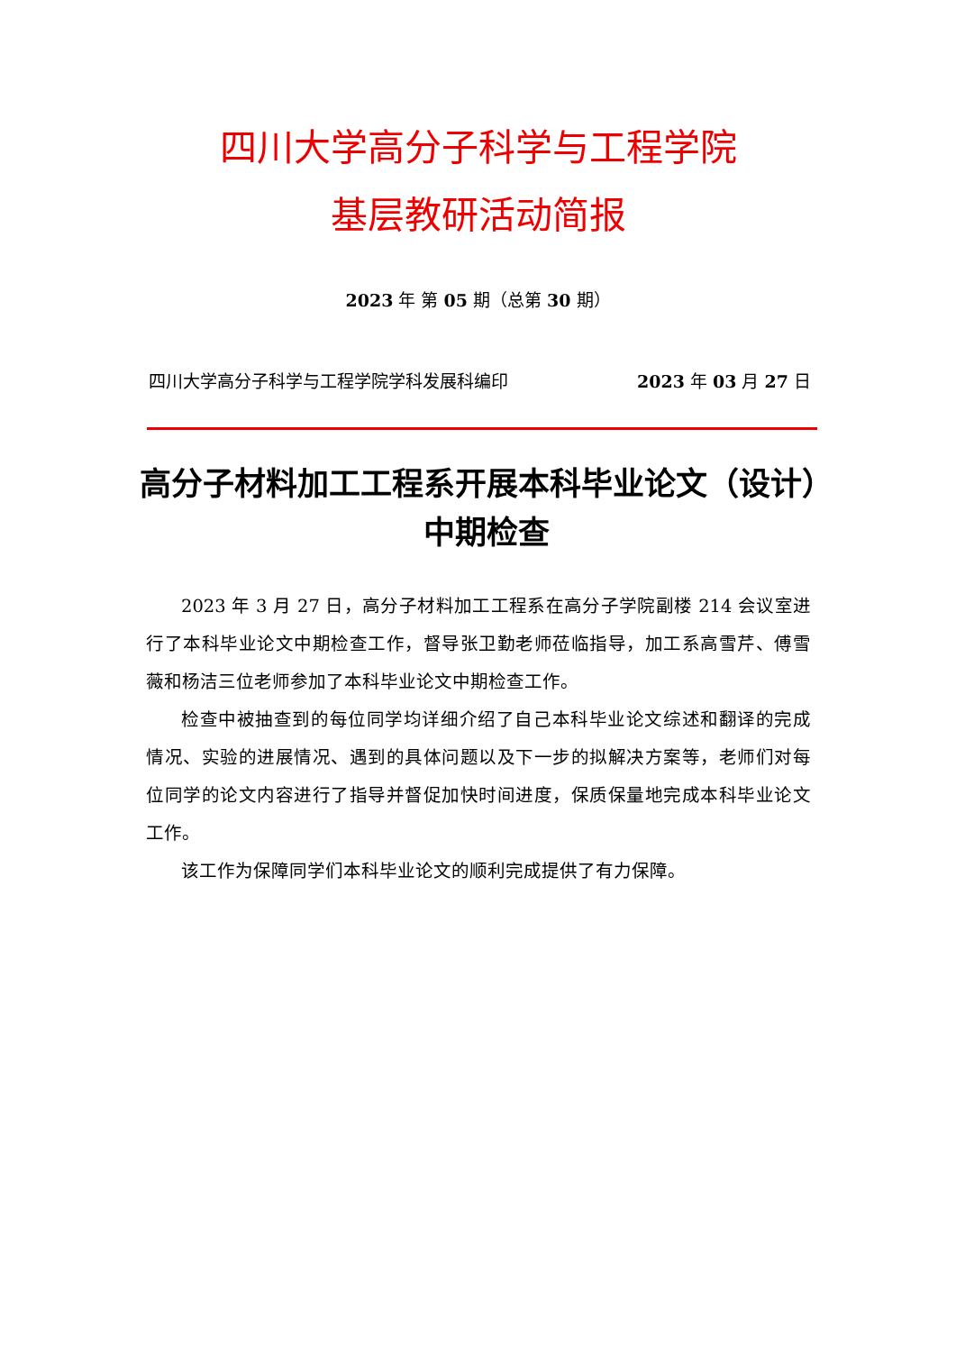四川大学高分子科学与工程学院
基层教研活动简报
2023 年 第 05 期（总第 30 期）
四川大学高分子科学与工程学院学科发展科编印 2023 年 03 月 27 日
高分子材料加工工程系开展本科毕业论文（设计）
中期检查
2023 年 3 月 27 日，高分子材料加工工程系在高分子学院副楼 214 会议室进行了本科毕业论文中期检查工作，督导张卫勤老师莅临指导，加工系高雪芹、傅雪薇和杨洁三位老师参加了本科毕业论文中期检查工作。
检查中被抽查到的每位同学均详细介绍了自己本科毕业论文综述和翻译的完成情况、实验的进展情况、遇到的具体问题以及下一步的拟解决方案等，老师们对每位同学的论文内容进行了指导并督促加快时间进度，保质保量地完成本科毕业论文工作。
该工作为保障同学们本科毕业论文的顺利完成提供了有力保障。